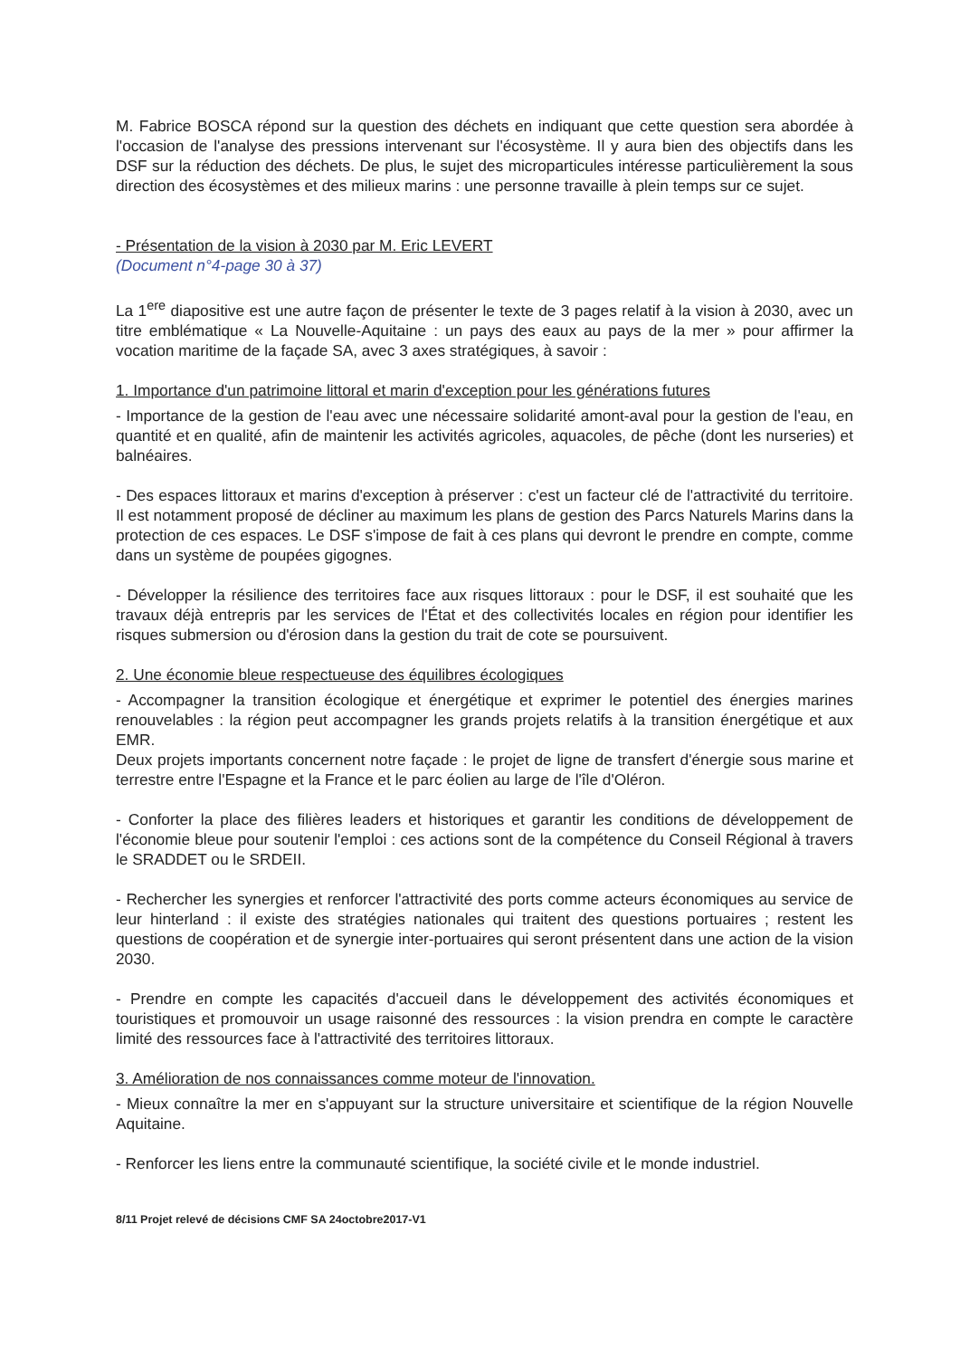M. Fabrice BOSCA répond sur la question des déchets en indiquant que cette question sera abordée à l'occasion de l'analyse des pressions intervenant sur l'écosystème. Il y aura bien des objectifs dans les DSF sur la réduction des déchets. De plus, le sujet des microparticules intéresse particulièrement la sous direction des écosystèmes et des milieux marins : une personne travaille à plein temps sur ce sujet.
- Présentation de la vision à 2030 par M. Eric LEVERT
(Document n°4-page 30 à 37)
La 1<sup>ere</sup> diapositive est une autre façon de présenter le texte de 3 pages relatif à la vision à 2030, avec un titre emblématique « La Nouvelle-Aquitaine : un pays des eaux au pays de la mer » pour affirmer la vocation maritime de la façade SA, avec 3 axes stratégiques, à savoir :
1. Importance d'un patrimoine littoral et marin d'exception pour les générations futures
- Importance de la gestion de l'eau avec une nécessaire solidarité amont-aval pour la gestion de l'eau, en quantité et en qualité, afin de maintenir les activités agricoles, aquacoles, de pêche (dont les nurseries) et balnéaires.
- Des espaces littoraux et marins d'exception à préserver : c'est un facteur clé de l'attractivité du territoire. Il est notamment proposé de décliner au maximum les plans de gestion des Parcs Naturels Marins dans la protection de ces espaces. Le DSF s'impose de fait à ces plans qui devront le prendre en compte, comme dans un système de poupées gigognes.
- Développer la résilience des territoires face aux risques littoraux : pour le DSF, il est souhaité que les travaux déjà entrepris par les services de l'État et des collectivités locales en région pour identifier les risques submersion ou d'érosion dans la gestion du trait de cote se poursuivent.
2. Une économie bleue respectueuse des équilibres écologiques
- Accompagner la transition écologique et énergétique et exprimer le potentiel des énergies marines renouvelables : la région peut accompagner les grands projets relatifs à la transition énergétique et aux EMR.
Deux projets importants concernent notre façade : le projet de ligne de transfert d'énergie sous marine et terrestre entre l'Espagne et la France et le parc éolien au large de l'île d'Oléron.
- Conforter la place des filières leaders et historiques et garantir les conditions de développement de l'économie bleue pour soutenir l'emploi : ces actions sont de la compétence du Conseil Régional à travers le SRADDET ou le SRDEII.
- Rechercher les synergies et renforcer l'attractivité des ports comme acteurs économiques au service de leur hinterland : il existe des stratégies nationales qui traitent des questions portuaires ; restent les questions de coopération et de synergie inter-portuaires qui seront présentent dans une action de la vision 2030.
- Prendre en compte les capacités d'accueil dans le développement des activités économiques et touristiques et promouvoir un usage raisonné des ressources : la vision prendra en compte le caractère limité des ressources face à l'attractivité des territoires littoraux.
3. Amélioration de nos connaissances comme moteur de l'innovation.
- Mieux connaître la mer en s'appuyant sur la structure universitaire et scientifique de la région Nouvelle Aquitaine.
- Renforcer les liens entre la communauté scientifique, la société civile et le monde industriel.
8/11 Projet relevé de décisions CMF SA 24octobre2017-V1